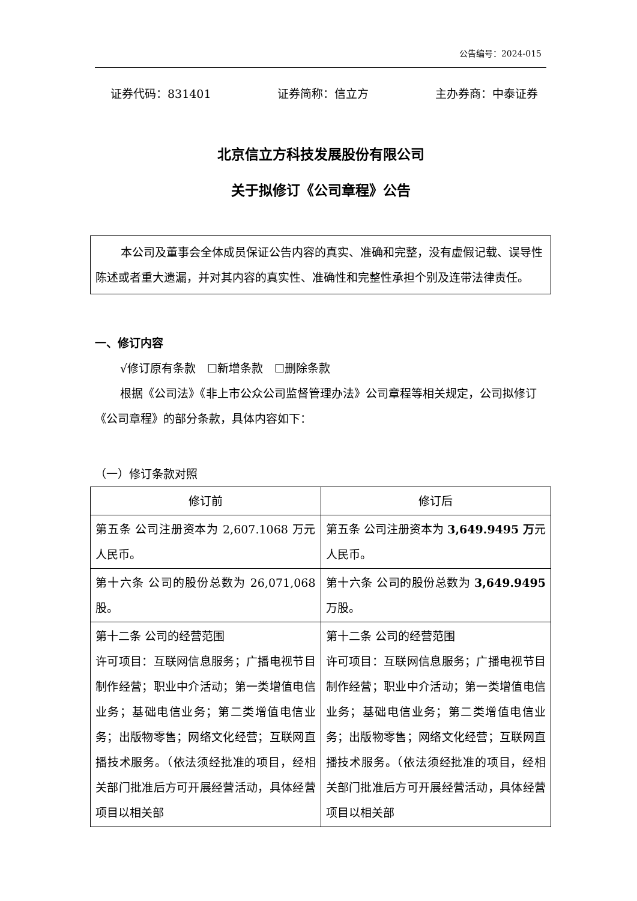公告编号：2024-015
证券代码：831401 证券简称：信立方 主办券商：中泰证券
北京信立方科技发展股份有限公司
关于拟修订《公司章程》公告
本公司及董事会全体成员保证公告内容的真实、准确和完整，没有虚假记载、误导性陈述或者重大遗漏，并对其内容的真实性、准确性和完整性承担个别及连带法律责任。
一、修订内容
√修订原有条款　☐新增条款　☐删除条款
根据《公司法》《非上市公众公司监督管理办法》公司章程等相关规定，公司拟修订《公司章程》的部分条款，具体内容如下：
（一）修订条款对照
| 修订前 | 修订后 |
| --- | --- |
| 第五条 公司注册资本为 2,607.1068 万元人民币。 | 第五条 公司注册资本为 3,649.9495 万 元人民币。 |
| 第十六条 公司的股份总数为 26,071,068 股。 | 第十六条 公司的股份总数为 3,649.9495 万股。 |
| 第十二条 公司的经营范围 许可项目：互联网信息服务；广播电视节目制作经营；职业中介活动；第一类增值电信业务；基础电信业务；第二类增值电信业务；出版物零售；网络文化经营；互联网直播技术服务。（依法须经批准的项目，经相关部门批准后方可开展经营活动，具体经营项目以相关部 | 第十二条 公司的经营范围 许可项目：互联网信息服务；广播电视节目制作经营；职业中介活动；第一类增值电信业务；基础电信业务；第二类增值电信业务；出版物零售；网络文化经营；互联网直播技术服务。（依法须经批准的项目，经相关部门批准后方可开展经营活动，具体经营项目以相关部 |